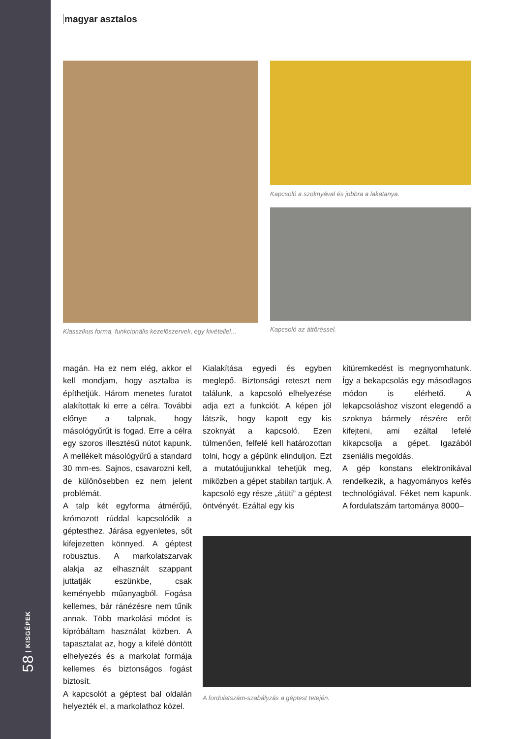58 | KISGÉPEK
magyar asztalos
Klasszikus forma, funkcionális kezelőszervek, egy kivétellel…
Kapcsoló a szoknyával és jobbra a lakatanya.
Kapcsoló az áttöréssel.
magán. Ha ez nem elég, akkor el kell mondjam, hogy asztalba is építhetjük. Három menetes furatot alakítottak ki erre a célra. További előnye a talpnak, hogy másológyűrűt is fogad. Erre a célra egy szoros illesztésű nútot kapunk. A mellékelt másológyűrű a standard 30 mm-es. Sajnos, csavarozni kell, de különösebben ez nem jelent problémát.
A talp két egyforma átmérőjű, krómozott rúddal kapcsolódik a géptesthez. Járása egyenletes, sőt kifejezetten könnyed. A géptest robusztus. A markolatszarvak alakja az elhasznált szappant juttatják eszünkbe, csak keményebb műanyagból. Fogása kellemes, bár ránézésre nem tűnik annak. Több markolási módot is kipróbáltam használat közben. A tapasztalat az, hogy a kifelé döntött elhelyezés és a markolat formája kellemes és biztonságos fogást biztosít.
A kapcsolót a géptest bal oldalán helyezték el, a markolathoz közel.
Kialakítása egyedi és egyben meglepő. Biztonsági reteszt nem találunk, a kapcsoló elhelyezése adja ezt a funkciót. A képen jól látszik, hogy kapott egy kis szoknyát a kapcsoló. Ezen túlmenően, felfelé kell határozottan tolni, hogy a gépünk elinduljon. Ezt a mutatóujjunkkal tehetjük meg, miközben a gépet stabilan tartjuk. A kapcsoló egy része „átüti” a géptest öntvényét. Ezáltal egy kis
kitüremkedést is megnyomhatunk. Így a bekapcsolás egy másodlagos módon is elérhető. A lekapcsoláshoz viszont elegendő a szoknya bármely részére erőt kifejteni, ami ezáltal lefelé kikapcsolja a gépet. Igazából zseniális megoldás.
A gép konstans elektronikával rendelkezik, a hagyományos kefés technológiával. Féket nem kapunk. A fordulatszám tartománya 8000–
A fordulatszám-szabályzás a géptest tetején.